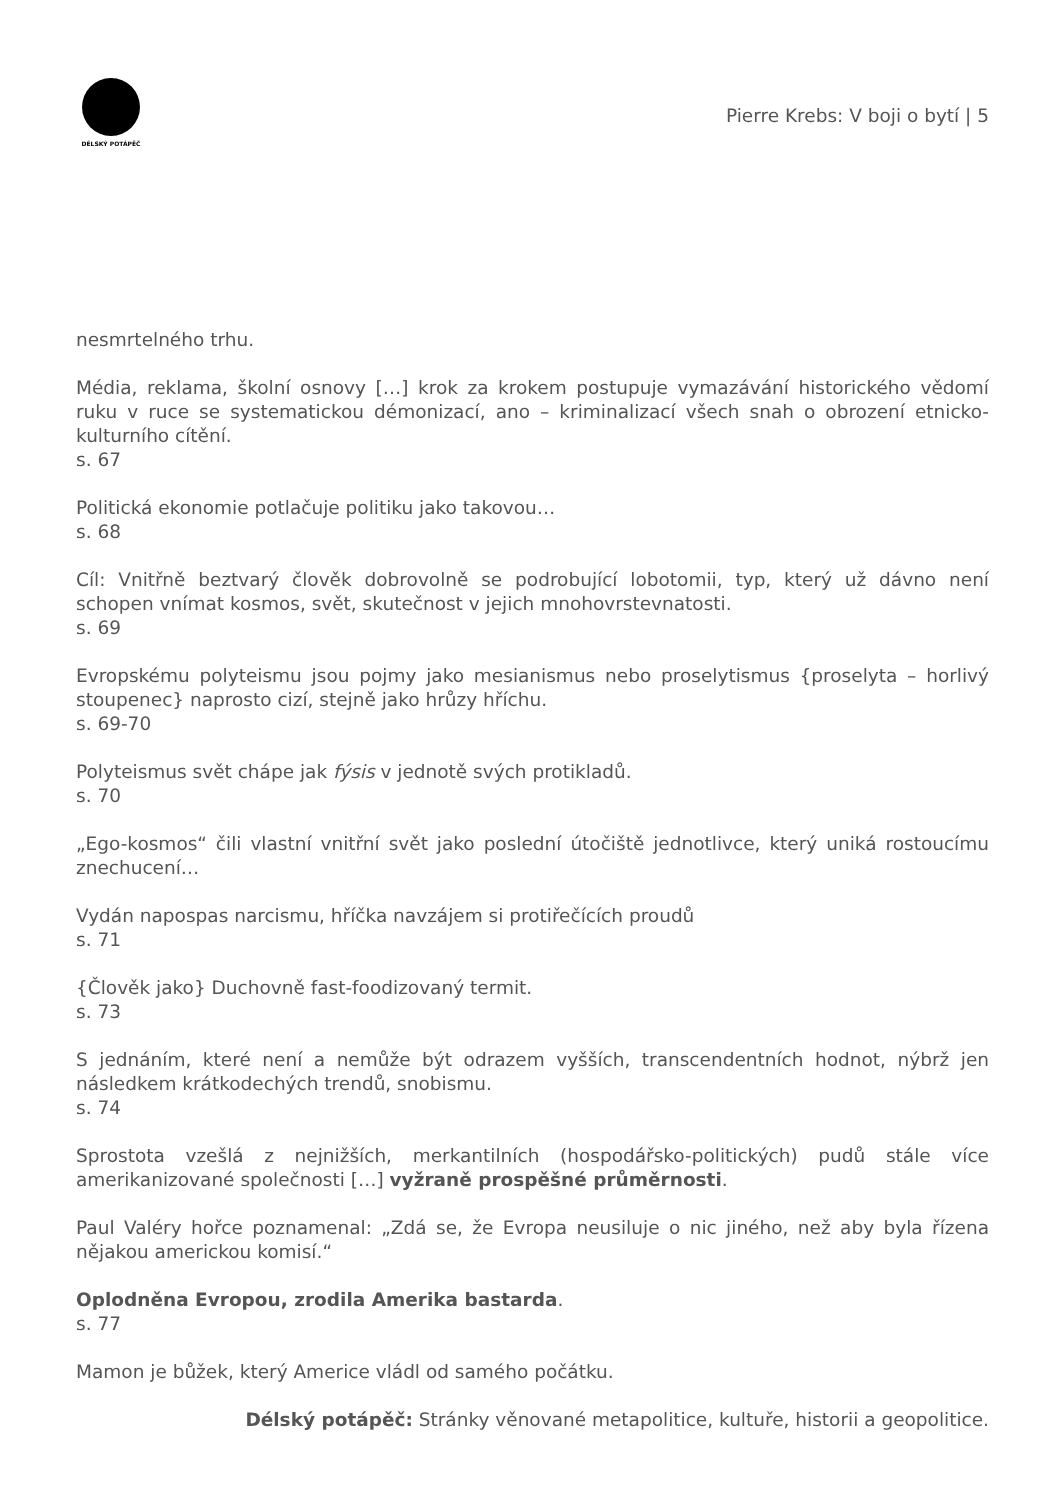DÉLSKÝ POTÁPĚČ
Pierre Krebs: V boji o bytí | 5
nesmrtelného trhu.
Média, reklama, školní osnovy […] krok za krokem postupuje vymazávání historického vědomí ruku v ruce se systematickou démonizací, ano – kriminalizací všech snah o obrození etnicko-kulturního cítění.
s. 67
Politická ekonomie potlačuje politiku jako takovou…
s. 68
Cíl: Vnitřně beztvarý člověk dobrovolně se podrobující lobotomii, typ, který už dávno není schopen vnímat kosmos, svět, skutečnost v jejich mnohovrstevnatosti.
s. 69
Evropskému polyteismu jsou pojmy jako mesianismus nebo proselytismus {proselyta – horlivý stoupenec} naprosto cizí, stejně jako hrůzy hříchu.
s. 69-70
Polyteismus svět chápe jak fýsis v jednotě svých protikladů.
s. 70
„Ego-kosmos“ čili vlastní vnitřní svět jako poslední útočiště jednotlivce, který uniká rostoucímu znechucení…
Vydán napospas narcismu, hříčka navzájem si protiřečících proudů
s. 71
{Člověk jako} Duchovně fast-foodizovaný termit.
s. 73
S jednáním, které není a nemůže být odrazem vyšších, transcendentních hodnot, nýbrž jen následkem krátkodechých trendů, snobismu.
s. 74
Sprostota vzešlá z nejnižších, merkantilních (hospodářsko-politických) pudů stále více amerikanizované společnosti […] vyžraně prospěšné průměrnosti.
Paul Valéry hořce poznamenal: „Zdá se, že Evropa neusiluje o nic jiného, než aby byla řízena nějakou americkou komisí.“
Oplodněna Evropou, zrodila Amerika bastarda.
s. 77
Mamon je bůžek, který Americe vládl od samého počátku.
Délský potápěč: Stránky věnované metapolitice, kultuře, historii a geopolitice.